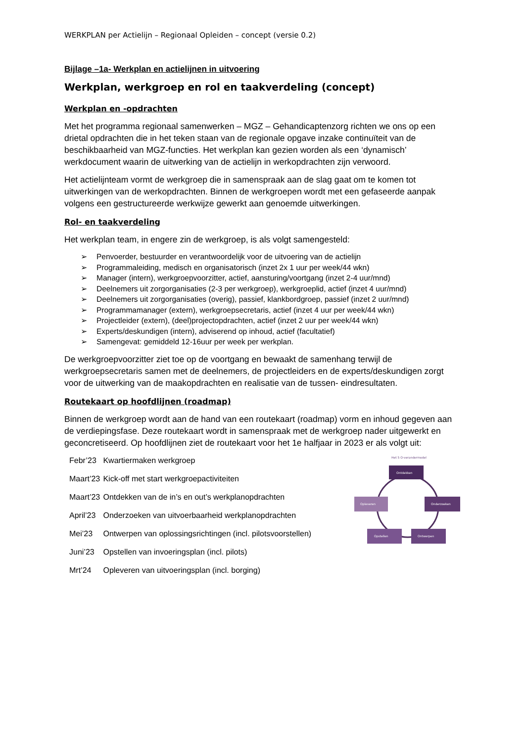WERKPLAN per Actielijn – Regionaal Opleiden – concept (versie 0.2)
Bijlage –1a- Werkplan en actielijnen in uitvoering
Werkplan, werkgroep en rol en taakverdeling (concept)
Werkplan en -opdrachten
Met het programma regionaal samenwerken – MGZ – Gehandicaptenzorg richten we ons op een drietal opdrachten die in het teken staan van de regionale opgave inzake continuïteit van de beschikbaarheid van MGZ-functies. Het werkplan kan gezien worden als een ‘dynamisch’ werkdocument waarin de uitwerking van de actielijn in werkopdrachten zijn verwoord.
Het actielijnteam vormt de werkgroep die in samenspraak aan de slag gaat om te komen tot uitwerkingen van de werkopdrachten. Binnen de werkgroepen wordt met een gefaseerde aanpak volgens een gestructureerde werkwijze gewerkt aan genoemde uitwerkingen.
Rol- en taakverdeling
Het werkplan team, in engere zin de werkgroep, is als volgt samengesteld:
➢ Penvoerder, bestuurder en verantwoordelijk voor de uitvoering van de actielijn
➢ Programmaleiding, medisch en organisatorisch (inzet 2x 1 uur per week/44 wkn)
➢ Manager (intern), werkgroepvoorzitter, actief, aansturing/voortgang (inzet 2-4 uur/mnd)
➢ Deelnemers uit zorgorganisaties (2-3 per werkgroep), werkgroeplid, actief (inzet 4 uur/mnd)
➢ Deelnemers uit zorgorganisaties (overig), passief, klankbordgroep, passief (inzet 2 uur/mnd)
➢ Programmamanager (extern), werkgroepsecretaris, actief (inzet 4 uur per week/44 wkn)
➢ Projectleider (extern), (deel)projectopdrachten, actief (inzet 2 uur per week/44 wkn)
➢ Experts/deskundigen (intern), adviserend op inhoud, actief (facultatief)
➢ Samengevat: gemiddeld 12-16uur per week per werkplan.
De werkgroepvoorzitter ziet toe op de voortgang en bewaakt de samenhang terwijl de werkgroepsecretaris samen met de deelnemers, de projectleiders en de experts/deskundigen zorgt voor de uitwerking van de maakopdrachten en realisatie van de tussen- eindresultaten.
Routekaart op hoofdlijnen (roadmap)
Binnen de werkgroep wordt aan de hand van een routekaart (roadmap) vorm en inhoud gegeven aan de verdiepingsfase. Deze routekaart wordt in samenspraak met de werkgroep nader uitgewerkt en geconcretiseerd. Op hoofdlijnen ziet de routekaart voor het 1e halfjaar in 2023 er als volgt uit:
Febr’23 Kwartiermaken werkgroep
Maart’23 Kick-off met start werkgroepactiviteiten
Maart’23 Ontdekken van de in’s en out’s werkplanopdrachten
April’23 Onderzoeken van uitvoerbaarheid werkplanopdrachten
Mei’23 Ontwerpen van oplossingsrichtingen (incl. pilotsvoorstellen)
Juni’23 Opstellen van invoeringsplan (incl. pilots)
Mrt’24 Opleveren van uitvoeringsplan (incl. borging)
Het 5 O-verandermodel
Ontdekken
Onderzoeken
Opleveren
Opstellen
Ontwerpen